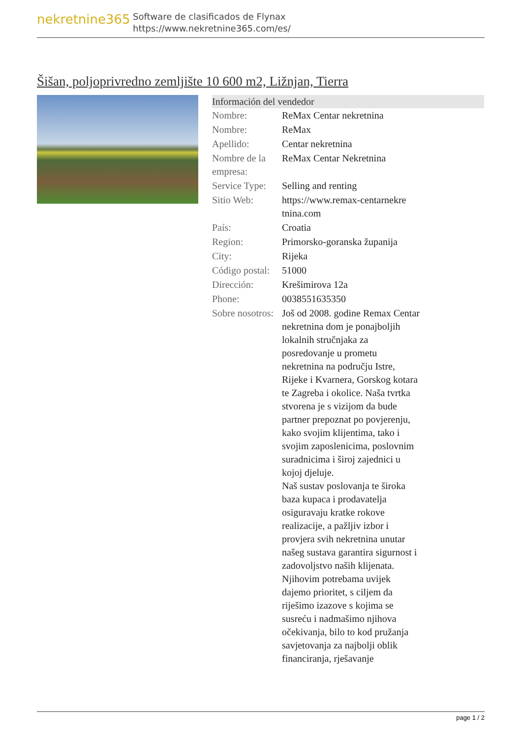nekretnine365
Software de clasificados de Flynax
https://www.nekretnine365.com/es/
Šišan, poljoprivredno zemljište 10 600 m2, Ližnjan, Tierra
Información del vendedor
| Nombre: | ReMax Centar nekretnina |
| Nombre: | ReMax |
| Apellido: | Centar nekretnina |
| Nombre de la empresa: | ReMax Centar Nekretnina |
| Service Type: | Selling and renting |
| Sitio Web: | https://www.remax-centarnekre tnina.com |
| País: | Croatia |
| Region: | Primorsko-goranska županija |
| City: | Rijeka |
| Código postal: | 51000 |
| Dirección: | Krešimirova 12a |
| Phone: | 0038551635350 |
| Sobre nosotros: | Još od 2008. godine Remax Centar nekretnina dom je ponajboljih lokalnih stručnjaka za posredovanje u prometu nekretnina na području Istre, Rijeke i Kvarnera, Gorskog kotara te Zagreba i okolice. Naša tvrtka stvorena je s vizijom da bude partner prepoznat po povjerenju, kako svojim klijentima, tako i svojim zaposlenicima, poslovnim suradnicima i široj zajednici u kojoj djeluje. Naš sustav poslovanja te široka baza kupaca i prodavatelja osiguravaju kratke rokove realizacije, a pažljiv izbor i provjera svih nekretnina unutar našeg sustava garantira sigurnost i zadovoljstvo naših klijenata. Njihovim potrebama uvijek dajemo prioritet, s ciljem da riješimo izazove s kojima se susreću i nadmašimo njihova očekivanja, bilo to kod pružanja savjetovanja za najbolji oblik financiranja, rješavanje |
page 1 / 2